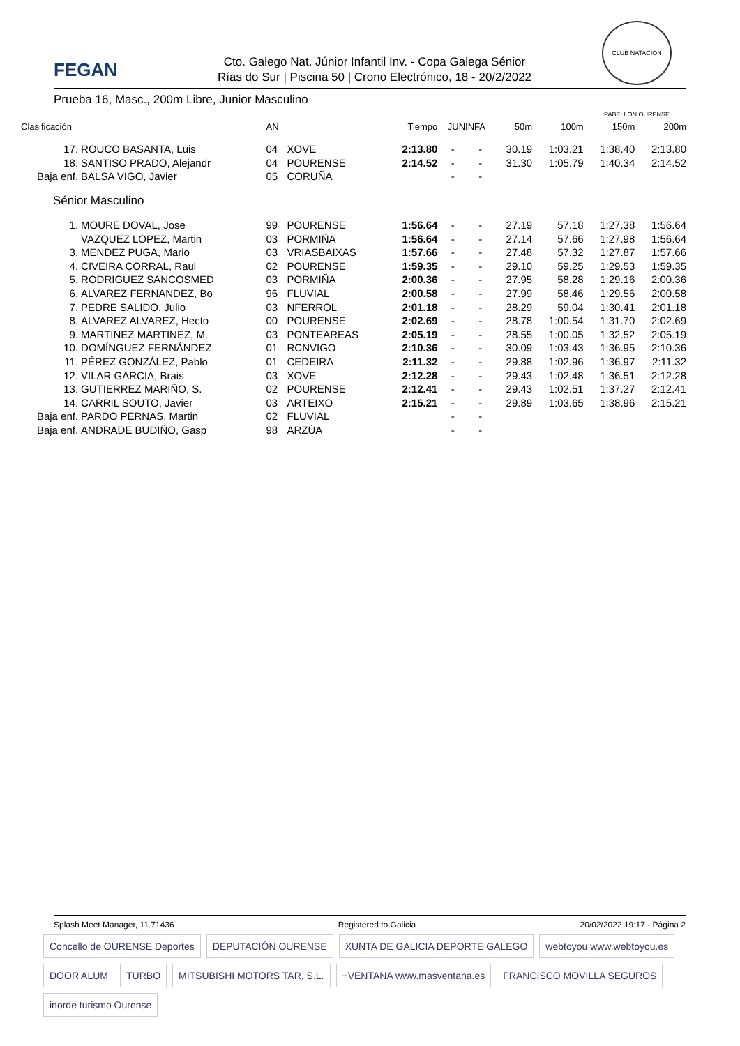FEGAN
Cto. Galego Nat. Júnior Infantil Inv. - Copa Galega Sénior
Rías do Sur | Piscina 50 | Crono Electrónico, 18 - 20/2/2022
CLUB NATACION PABELLON OURENSE
Prueba 16, Masc., 200m Libre, Junior Masculino
| Clasificación | | AN | | Tiempo | JUNINFA | | 50m | 100m | 150m | 200m |
| --- | --- | --- | --- | --- | --- | --- | --- | --- | --- | --- |
| 17. | ROUCO BASANTA, Luis | 04 | XOVE | 2:13.80 | - | - | 30.19 | 1:03.21 | 1:38.40 | 2:13.80 |
| 18. | SANTISO PRADO, Alejandr | 04 | POURENSE | 2:14.52 | - | - | 31.30 | 1:05.79 | 1:40.34 | 2:14.52 |
| Baja enf. | BALSA VIGO, Javier | 05 | CORUÑA | | - | - | | | | |
| Sénior Masculino | | | | | | | | | | |
| 1. | MOURE DOVAL, Jose | 99 | POURENSE | 1:56.64 | - | - | 27.19 | 57.18 | 1:27.38 | 1:56.64 |
| | VAZQUEZ LOPEZ, Martin | 03 | PORMIÑA | 1:56.64 | - | - | 27.14 | 57.66 | 1:27.98 | 1:56.64 |
| 3. | MENDEZ PUGA, Mario | 03 | VRIASBAIXAS | 1:57.66 | - | - | 27.48 | 57.32 | 1:27.87 | 1:57.66 |
| 4. | CIVEIRA CORRAL, Raul | 02 | POURENSE | 1:59.35 | - | - | 29.10 | 59.25 | 1:29.53 | 1:59.35 |
| 5. | RODRIGUEZ SANCOSMED | 03 | PORMIÑA | 2:00.36 | - | - | 27.95 | 58.28 | 1:29.16 | 2:00.36 |
| 6. | ALVAREZ FERNANDEZ, Bo | 96 | FLUVIAL | 2:00.58 | - | - | 27.99 | 58.46 | 1:29.56 | 2:00.58 |
| 7. | PEDRE SALIDO, Julio | 03 | NFERROL | 2:01.18 | - | - | 28.29 | 59.04 | 1:30.41 | 2:01.18 |
| 8. | ALVAREZ ALVAREZ, Hecto | 00 | POURENSE | 2:02.69 | - | - | 28.78 | 1:00.54 | 1:31.70 | 2:02.69 |
| 9. | MARTINEZ MARTINEZ, M. | 03 | PONTEAREAS | 2:05.19 | - | - | 28.55 | 1:00.05 | 1:32.52 | 2:05.19 |
| 10. | DOMÍNGUEZ FERNÁNDEZ | 01 | RCNVIGO | 2:10.36 | - | - | 30.09 | 1:03.43 | 1:36.95 | 2:10.36 |
| 11. | PÉREZ GONZÁLEZ, Pablo | 01 | CEDEIRA | 2:11.32 | - | - | 29.88 | 1:02.96 | 1:36.97 | 2:11.32 |
| 12. | VILAR GARCIA, Brais | 03 | XOVE | 2:12.28 | - | - | 29.43 | 1:02.48 | 1:36.51 | 2:12.28 |
| 13. | GUTIERREZ MARIÑO, S. | 02 | POURENSE | 2:12.41 | - | - | 29.43 | 1:02.51 | 1:37.27 | 2:12.41 |
| 14. | CARRIL SOUTO, Javier | 03 | ARTEIXO | 2:15.21 | - | - | 29.89 | 1:03.65 | 1:38.96 | 2:15.21 |
| Baja enf. | PARDO PERNAS, Martin | 02 | FLUVIAL | | - | - | | | | |
| Baja enf. | ANDRADE BUDIÑO, Gasp | 98 | ARZÚA | | - | - | | | | |
Splash Meet Manager, 11.71436 Registered to Galicia 20/02/2022 19:17 - Página 2
Concello de OURENSE Deportes DEPUTACIÓN OURENSE XUNTA DE GALICIA DEPORTE GALEGO webtoyou www.webtoyou.es DOOR ALUM TURBO MITSUBISHI MOTORS TAR, S.L. +VENTANA www.masventana.es FRANCISCO MOVILLA SEGUROS inorde turismo Ourense